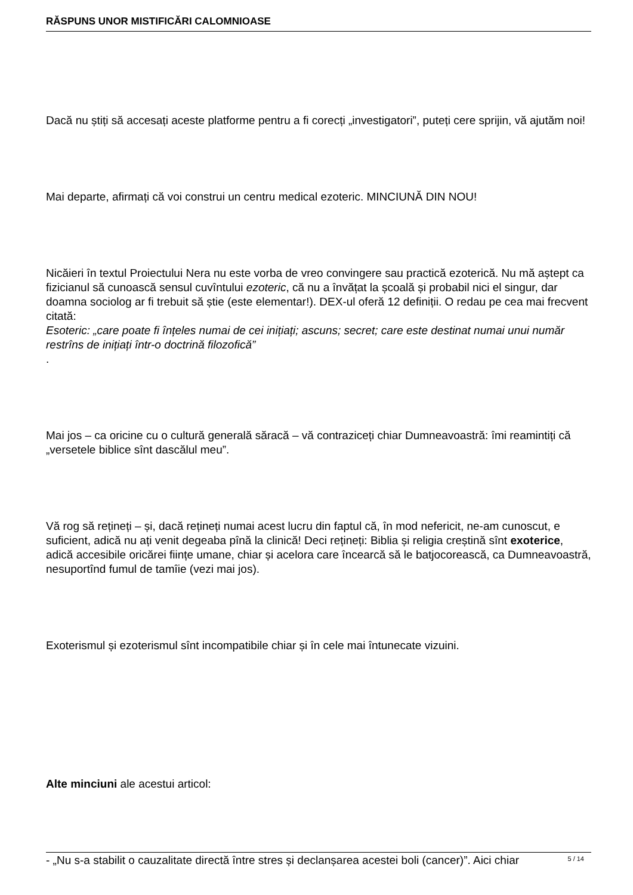RĂSPUNS UNOR MISTIFICĂRI CALOMNIOASE
Dacă nu știți să accesați aceste platforme pentru a fi corecți „investigatori”, puteți cere sprijin, vă ajutăm noi!
Mai departe, afirmați că voi construi un centru medical ezoteric. MINCIUNĂ DIN NOU!
Nicăieri în textul Proiectului Nera nu este vorba de vreo convingere sau practică ezoterică. Nu mă aștept ca fizicianul să cunoască sensul cuvîntului ezoteric, că nu a învățat la școală și probabil nici el singur, dar doamna sociolog ar fi trebuit să știe (este elementar!). DEX-ul oferă 12 definiții. O redau pe cea mai frecvent citată:
Esoteric: „care poate fi înțeles numai de cei inițiați; ascuns; secret; care este destinat numai unui număr restrîns de inițiați într-o doctrină filozofică”
.
Mai jos – ca oricine cu o cultură generală săracă – vă contraziceți chiar Dumneavoastră: îmi reamintiți că „versetele biblice sînt dascălul meu”.
Vă rog să rețineți – și, dacă rețineți numai acest lucru din faptul că, în mod nefericit, ne-am cunoscut, e suficient, adică nu ați venit degeaba pînă la clinică! Deci rețineți: Biblia și religia creștină sînt exoterice, adică accesibile oricărei ființe umane, chiar și acelora care încearcă să le batjocorească, ca Dumneavoastră, nesuportînd fumul de tamîie (vezi mai jos).
Exoterismul și ezoterismul sînt incompatibile chiar și în cele mai întunecate vizuini.
Alte minciuni ale acestui articol:
- „Nu s-a stabilit o cauzalitate directă între stres și declanșarea acestei boli (cancer)”. Aici chiar
5 / 14